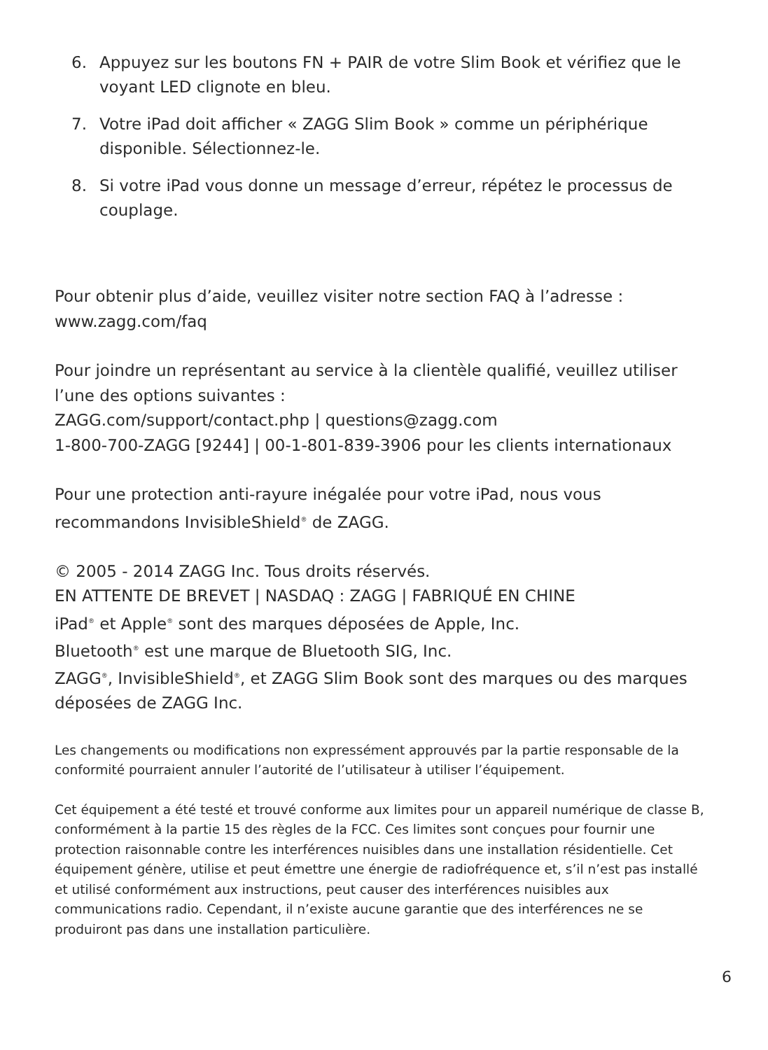6. Appuyez sur les boutons FN + PAIR de votre Slim Book et vérifiez que le voyant LED clignote en bleu.
7. Votre iPad doit afficher « ZAGG Slim Book » comme un périphérique disponible. Sélectionnez-le.
8. Si votre iPad vous donne un message d’erreur, répétez le processus de couplage.
Pour obtenir plus d’aide, veuillez visiter notre section FAQ à l’adresse :
www.zagg.com/faq
Pour joindre un représentant au service à la clientèle qualifié, veuillez utiliser l’une des options suivantes :
ZAGG.com/support/contact.php | questions@zagg.com
1-800-700-ZAGG [9244] | 00-1-801-839-3906 pour les clients internationaux
Pour une protection anti-rayure inégalée pour votre iPad, nous vous recommandons InvisibleShield<sup>®</sup> de ZAGG.
© 2005 - 2014 ZAGG Inc. Tous droits réservés.
EN ATTENTE DE BREVET | NASDAQ : ZAGG | FABRIQUÉ EN CHINE
iPad<sup>®</sup> et Apple<sup>®</sup> sont des marques déposées de Apple, Inc.
Bluetooth<sup>®</sup> est une marque de Bluetooth SIG, Inc.
ZAGG<sup>®</sup>, InvisibleShield<sup>®</sup>, et ZAGG Slim Book sont des marques ou des marques déposées de ZAGG Inc.
Les changements ou modifications non expressément approuvés par la partie responsable de la conformité pourraient annuler l’autorité de l’utilisateur à utiliser l’équipement.
Cet équipement a été testé et trouvé conforme aux limites pour un appareil numérique de classe B, conformément à la partie 15 des règles de la FCC. Ces limites sont conçues pour fournir une protection raisonnable contre les interférences nuisibles dans une installation résidentielle. Cet équipement génère, utilise et peut émettre une énergie de radiofréquence et, s’il n’est pas installé et utilisé conformément aux instructions, peut causer des interférences nuisibles aux communications radio. Cependant, il n’existe aucune garantie que des interférences ne se produiront pas dans une installation particulière.
6